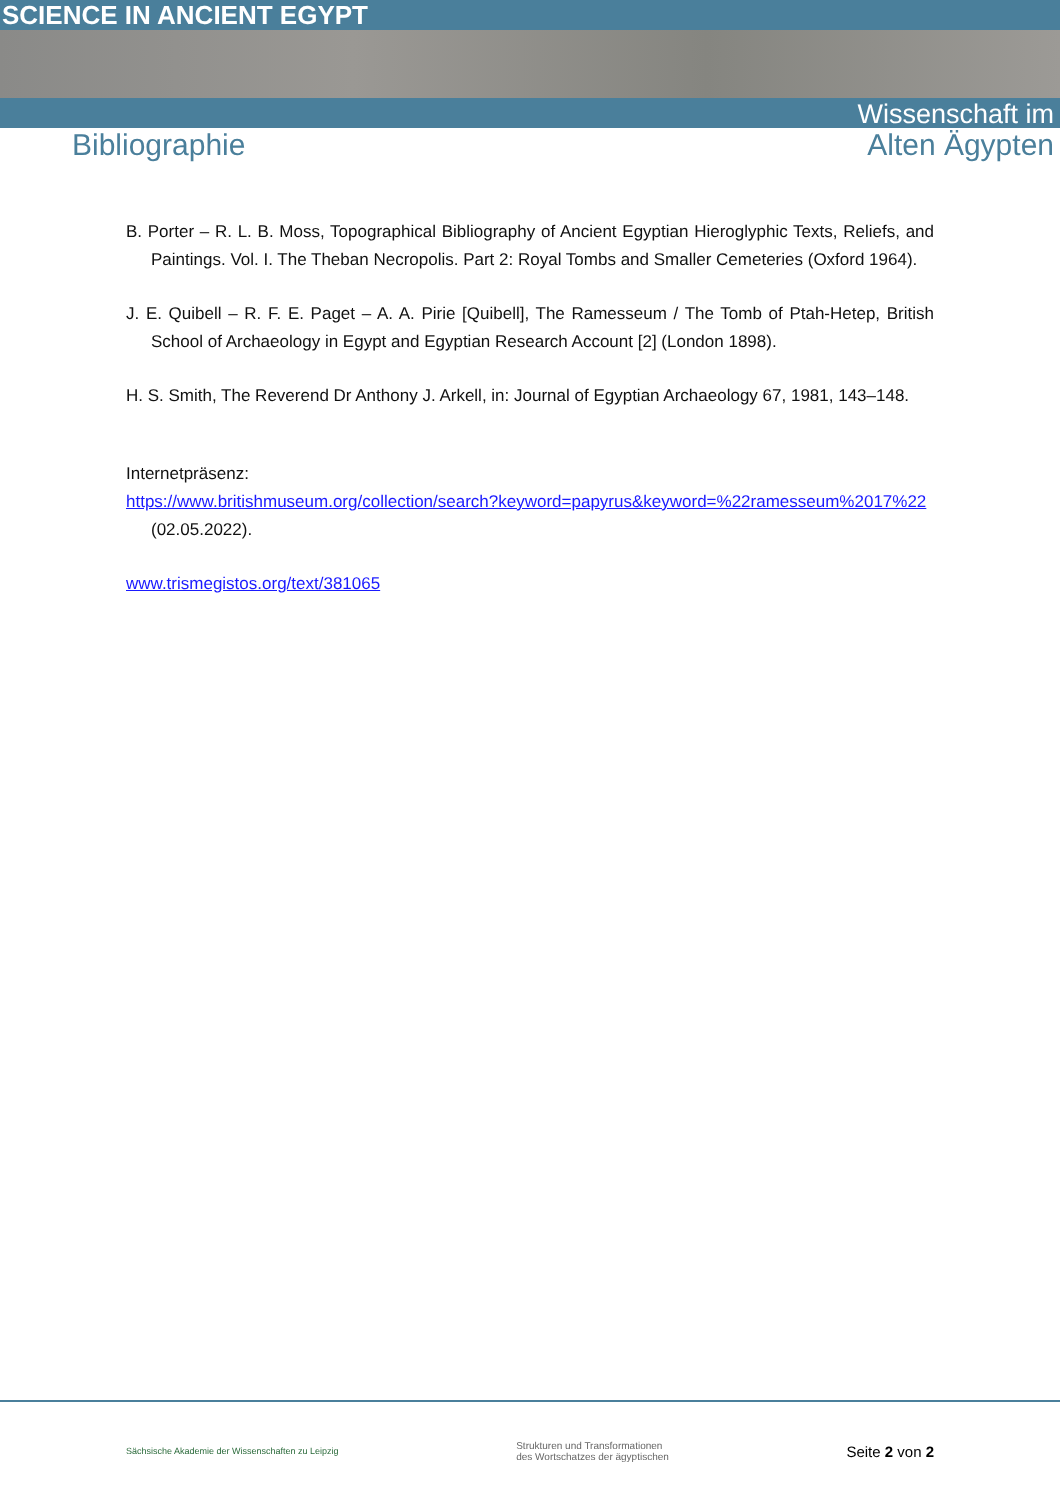SCIENCE IN ANCIENT EGYPT
Wissenschaft im
Bibliographie Alten Ägypten
B. Porter – R. L. B. Moss, Topographical Bibliography of Ancient Egyptian Hieroglyphic Texts, Reliefs, and Paintings. Vol. I. The Theban Necropolis. Part 2: Royal Tombs and Smaller Cemeteries (Oxford 1964).
J. E. Quibell – R. F. E. Paget – A. A. Pirie [Quibell], The Ramesseum / The Tomb of Ptah-Hetep, British School of Archaeology in Egypt and Egyptian Research Account [2] (London 1898).
H. S. Smith, The Reverend Dr Anthony J. Arkell, in: Journal of Egyptian Archaeology 67, 1981, 143–148.
Internetpräsenz:
https://www.britishmuseum.org/collection/search?keyword=papyrus&keyword=%22ramesseum%2017%22 (02.05.2022).
www.trismegistos.org/text/381065
Sächsische Akademie der Wissenschaften zu Leipzig
Strukturen und Transformationen
des Wortschatzes der ägyptischen
Seite 2 von 2